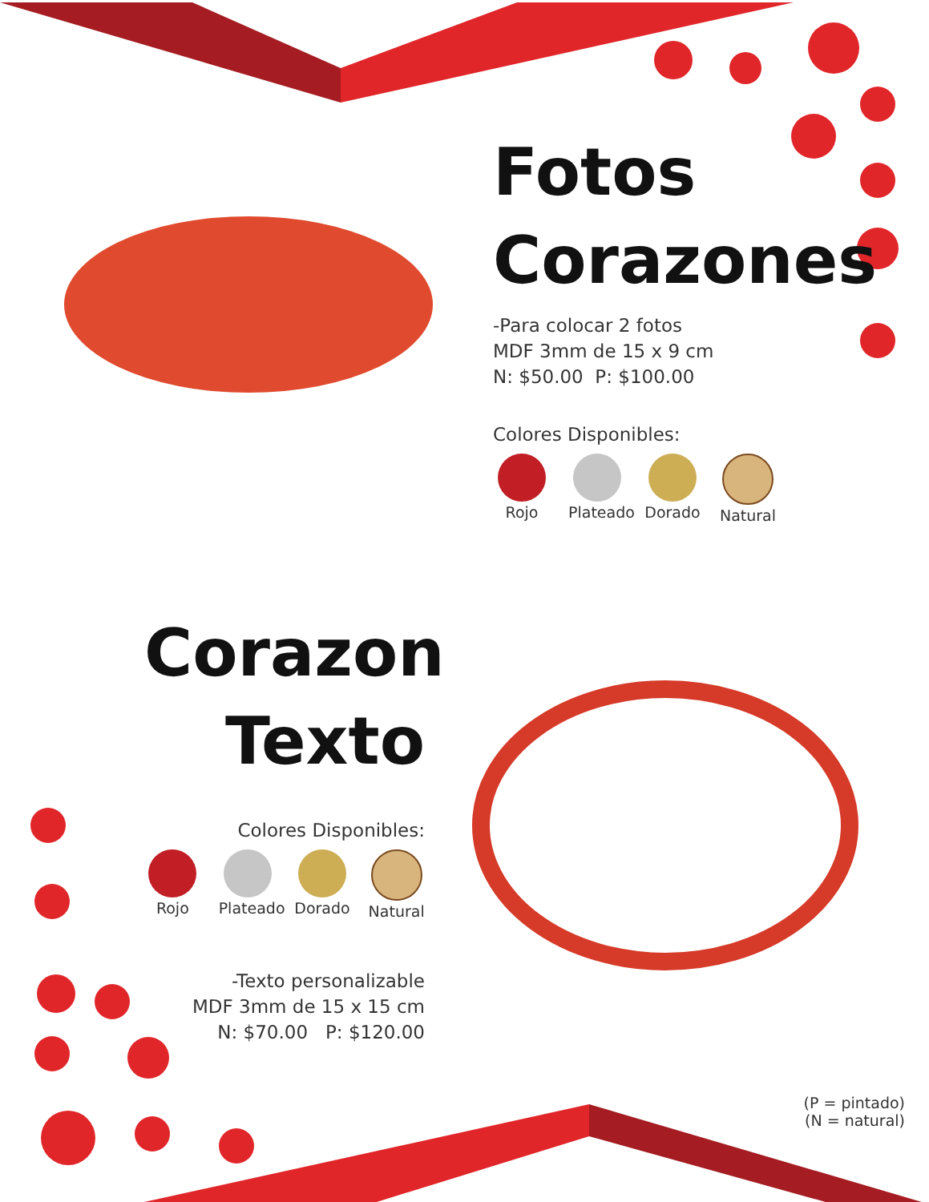Fotos
Corazones
-Para colocar 2 fotos
MDF 3mm de 15 x 9 cm
N: $50.00 P: $100.00
Colores Disponibles:
Rojo Plateado
Dorado Natural
Corazon
Texto
Colores Disponibles:
Rojo Plateado
Dorado Natural
-Texto personalizable
MDF 3mm de 15 x 15 cm
N: $70.00 P: $120.00
(P = pintado)
(N = natural)